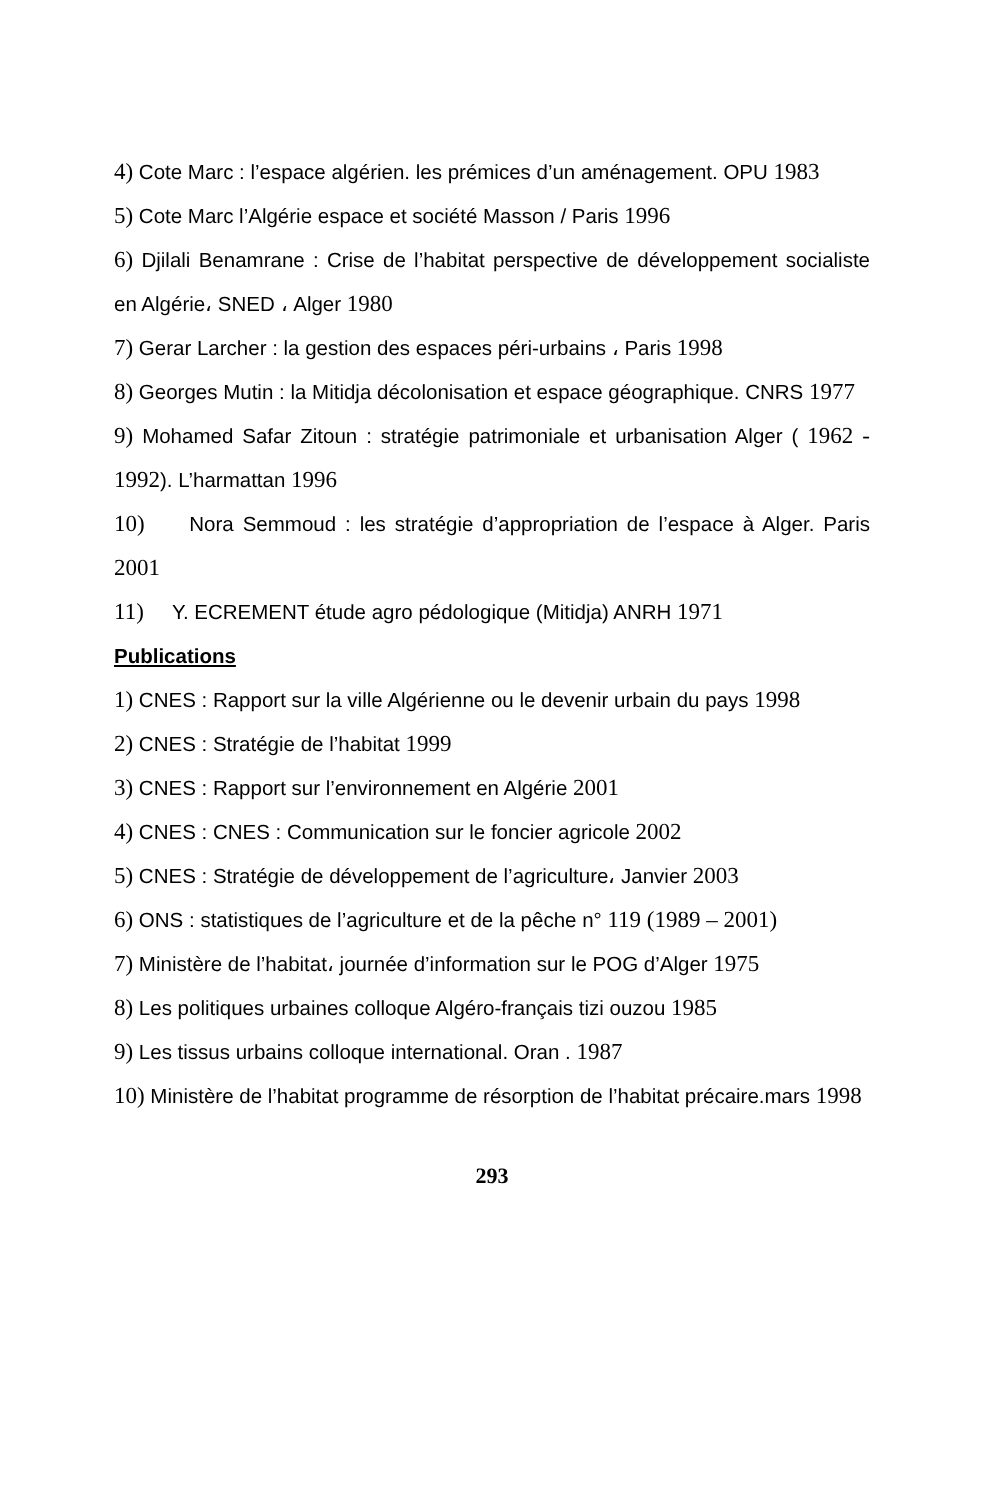4) Cote Marc : l’espace algérien. les prémices d’un aménagement. OPU 1983
5) Cote Marc l’Algérie espace et société Masson / Paris 1996
6) Djilali Benamrane : Crise de l’habitat perspective de développement socialiste en Algérie، SNED ، Alger 1980
7) Gerar Larcher : la gestion des espaces péri-urbains ، Paris 1998
8) Georges Mutin : la Mitidja décolonisation et espace géographique. CNRS 1977
9) Mohamed Safar Zitoun : stratégie patrimoniale et urbanisation Alger ( 1962 - 1992). L’harmattan 1996
10) Nora Semmoud : les stratégie d’appropriation de l’espace à Alger. Paris 2001
11) Y. ECREMENT étude agro pédologique (Mitidja) ANRH 1971
Publications
1) CNES : Rapport sur la ville Algérienne ou le devenir urbain du pays 1998
2) CNES : Stratégie de l’habitat 1999
3) CNES : Rapport sur l’environnement en Algérie 2001
4) CNES : CNES : Communication sur le foncier agricole 2002
5) CNES : Stratégie de développement de l’agriculture، Janvier 2003
6) ONS : statistiques de l’agriculture et de la pêche n° 119 (1989 – 2001)
7) Ministère de l’habitat، journée d’information sur le POG d’Alger 1975
8) Les politiques urbaines colloque Algéro-français tizi ouzou 1985
9) Les tissus urbains colloque international. Oran . 1987
10) Ministère de l’habitat programme de résorption de l’habitat précaire.mars 1998
293